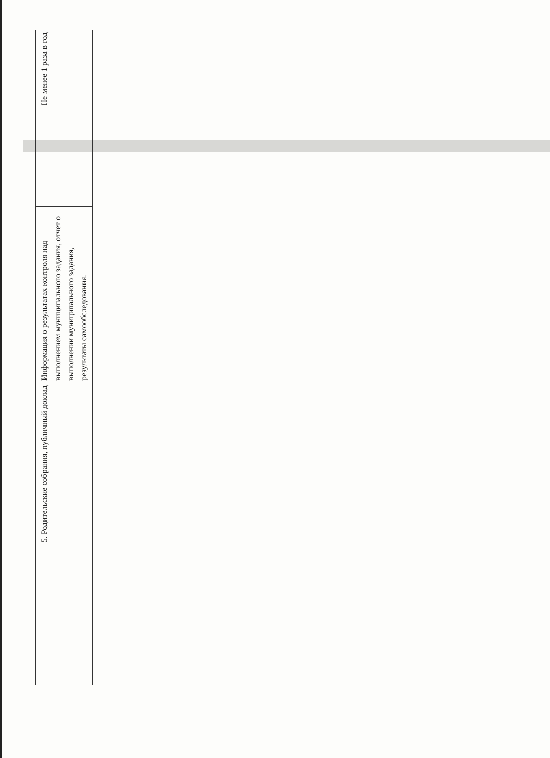| Не менее 1 раза в год |
| Информация о результатах контроля над выполнением муниципального задания, отчет о выполнении муниципального задания, результаты самообследования. |
| 5. Родительские собрания, публичный доклад |